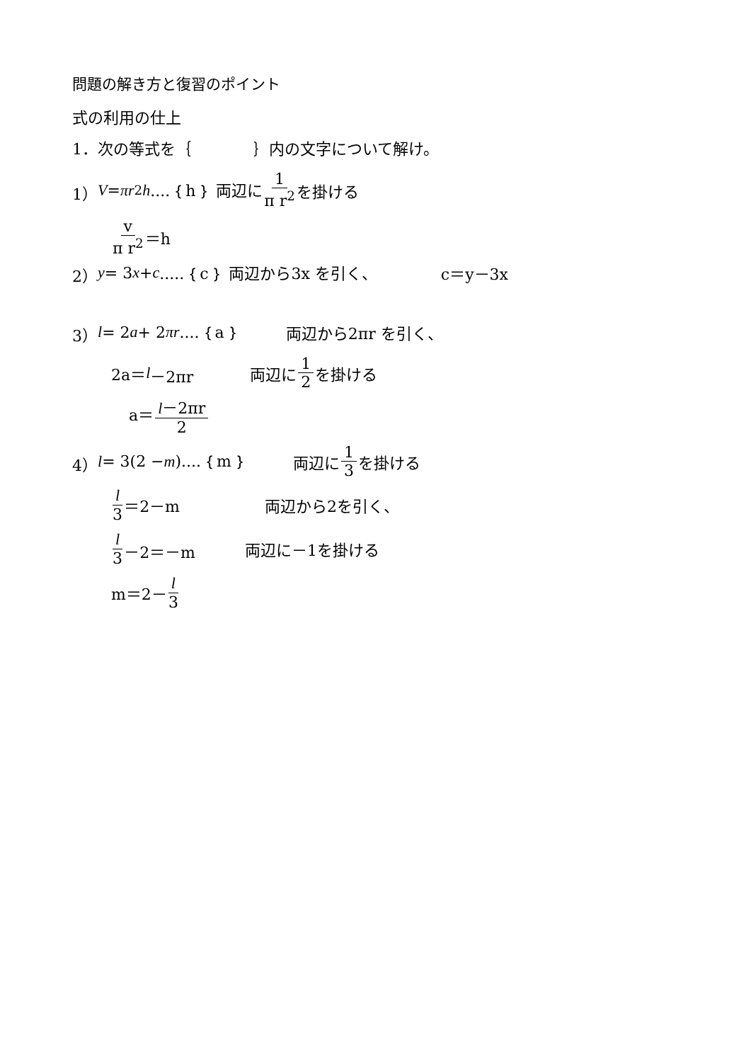問題の解き方と復習のポイント
式の利用の仕上
1．次の等式を｛　　　　｝内の文字について解け。
1） V = πr<sup>2</sup> h....｛h｝ 両辺に 1 π r<sup>2</sup> を掛ける
v π r<sup>2</sup> ＝h
2） y = 3 x + c.....｛c｝ 両辺から3x を引く、 c＝y－3x
3） l = 2 a + 2 πr....｛a｝ 両辺から2πr を引く、
2a＝ l －2πr 両辺に 1 2 を掛ける
a＝ l－2πr 2
4） l = 3(2 − m)....｛m｝ 両辺に 1 3 を掛ける
l 3 ＝2－m 両辺から2を引く、
l 3 －2＝－m 両辺に－1を掛ける
m＝2－ l 3